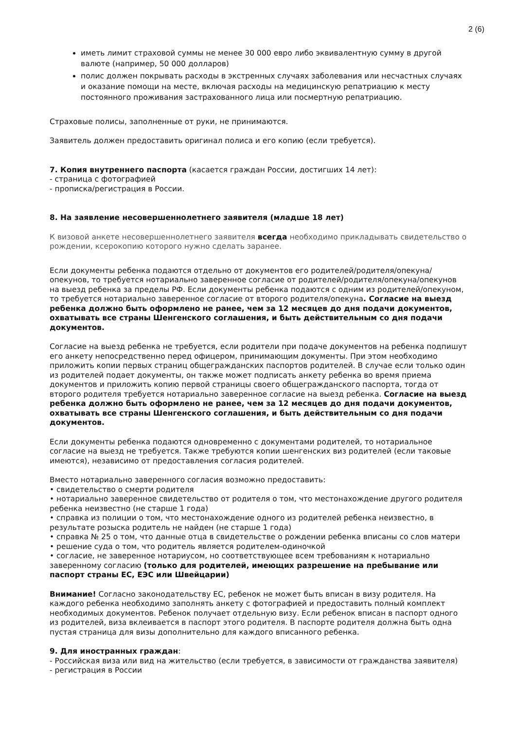2 (6)
иметь лимит страховой суммы не менее 30 000 евро либо эквивалентную сумму в другой валюте (например, 50 000 долларов)
полис должен покрывать расходы в экстренных случаях заболевания или несчастных случаях и оказание помощи на месте, включая расходы на медицинскую репатриацию к месту постоянного проживания застрахованного лица или посмертную репатриацию.
Страховые полисы, заполненные от руки, не принимаются.
Заявитель должен предоставить оригинал полиса и его копию (если требуется).
7. Копия внутреннего паспорта (касается граждан России, достигших 14 лет):
- страница с фотографией
- прописка/регистрация в России.
8. На заявление несовершеннолетнего заявителя (младше 18 лет)
К визовой анкете несовершеннолетнего заявителя всегда необходимо прикладывать свидетельство о рождении, ксерокопию которого нужно сделать заранее.
Если документы ребенка подаются отдельно от документов его родителей/родителя/опекуна/опекунов, то требуется нотариально заверенное согласие от родителей/родителя/опекуна/опекунов на выезд ребенка за пределы РФ. Если документы ребенка подаются с одним из родителей/опекуном, то требуется нотариально заверенное согласие от второго родителя/опекуна. Согласие на выезд ребенка должно быть оформлено не ранее, чем за 12 месяцев до дня подачи документов, охватывать все страны Шенгенского соглашения, и быть действительным со дня подачи документов.
Согласие на выезд ребенка не требуется, если родители при подаче документов на ребенка подпишут его анкету непосредственно перед офицером, принимающим документы. При этом необходимо приложить копии первых страниц общегражданских паспортов родителей. В случае если только один из родителей подает документы, он также может подписать анкету ребенка во время приема документов и приложить копию первой страницы своего общегражданского паспорта, тогда от второго родителя требуется нотариально заверенное согласие на выезд ребенка. Согласие на выезд ребенка должно быть оформлено не ранее, чем за 12 месяцев до дня подачи документов, охватывать все страны Шенгенского соглашения, и быть действительным со дня подачи документов.
Если документы ребенка подаются одновременно с документами родителей, то нотариальное согласие на выезд не требуется. Также требуются копии шенгенских виз родителей (если таковые имеются), независимо от предоставления согласия родителей.
Вместо нотариально заверенного согласия возможно предоставить:
• свидетельство о смерти родителя
• нотариально заверенное свидетельство от родителя о том, что местонахождение другого родителя ребенка неизвестно (не старше 1 года)
• справка из полиции о том, что местонахождение одного из родителей ребенка неизвестно, в результате розыска родитель не найден (не старше 1 года)
• справка № 25 о том, что данные отца в свидетельстве о рождении ребенка вписаны со слов матери
• решение суда о том, что родитель является родителем-одиночкой
• согласие, не заверенное нотариусом, но соответствующее всем требованиям к нотариально заверенному согласию (только для родителей, имеющих разрешение на пребывание или паспорт страны ЕС, ЕЭС или Швейцарии)
Внимание! Согласно законодательству ЕС, ребенок не может быть вписан в визу родителя. На каждого ребенка необходимо заполнять анкету с фотографией и предоставить полный комплект необходимых документов. Ребенок получает отдельную визу. Если ребенок вписан в паспорт одного из родителей, виза вклеивается в паспорт этого родителя. В паспорте родителя должна быть одна пустая страница для визы дополнительно для каждого вписанного ребенка.
9. Для иностранных граждан:
- Российская виза или вид на жительство (если требуется, в зависимости от гражданства заявителя)
- регистрация в России